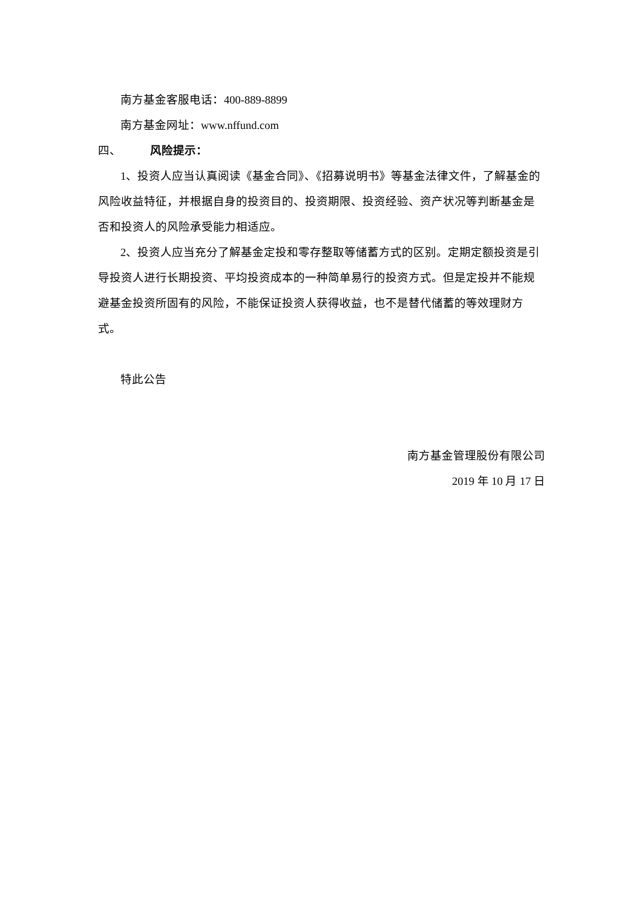南方基金客服电话：400-889-8899
南方基金网址：www.nffund.com
四、 风险提示：
1、投资人应当认真阅读《基金合同》、《招募说明书》等基金法律文件，了解基金的风险收益特征，并根据自身的投资目的、投资期限、投资经验、资产状况等判断基金是否和投资人的风险承受能力相适应。
2、投资人应当充分了解基金定投和零存整取等储蓄方式的区别。定期定额投资是引导投资人进行长期投资、平均投资成本的一种简单易行的投资方式。但是定投并不能规避基金投资所固有的风险，不能保证投资人获得收益，也不是替代储蓄的等效理财方式。
特此公告
南方基金管理股份有限公司
2019 年 10 月 17 日